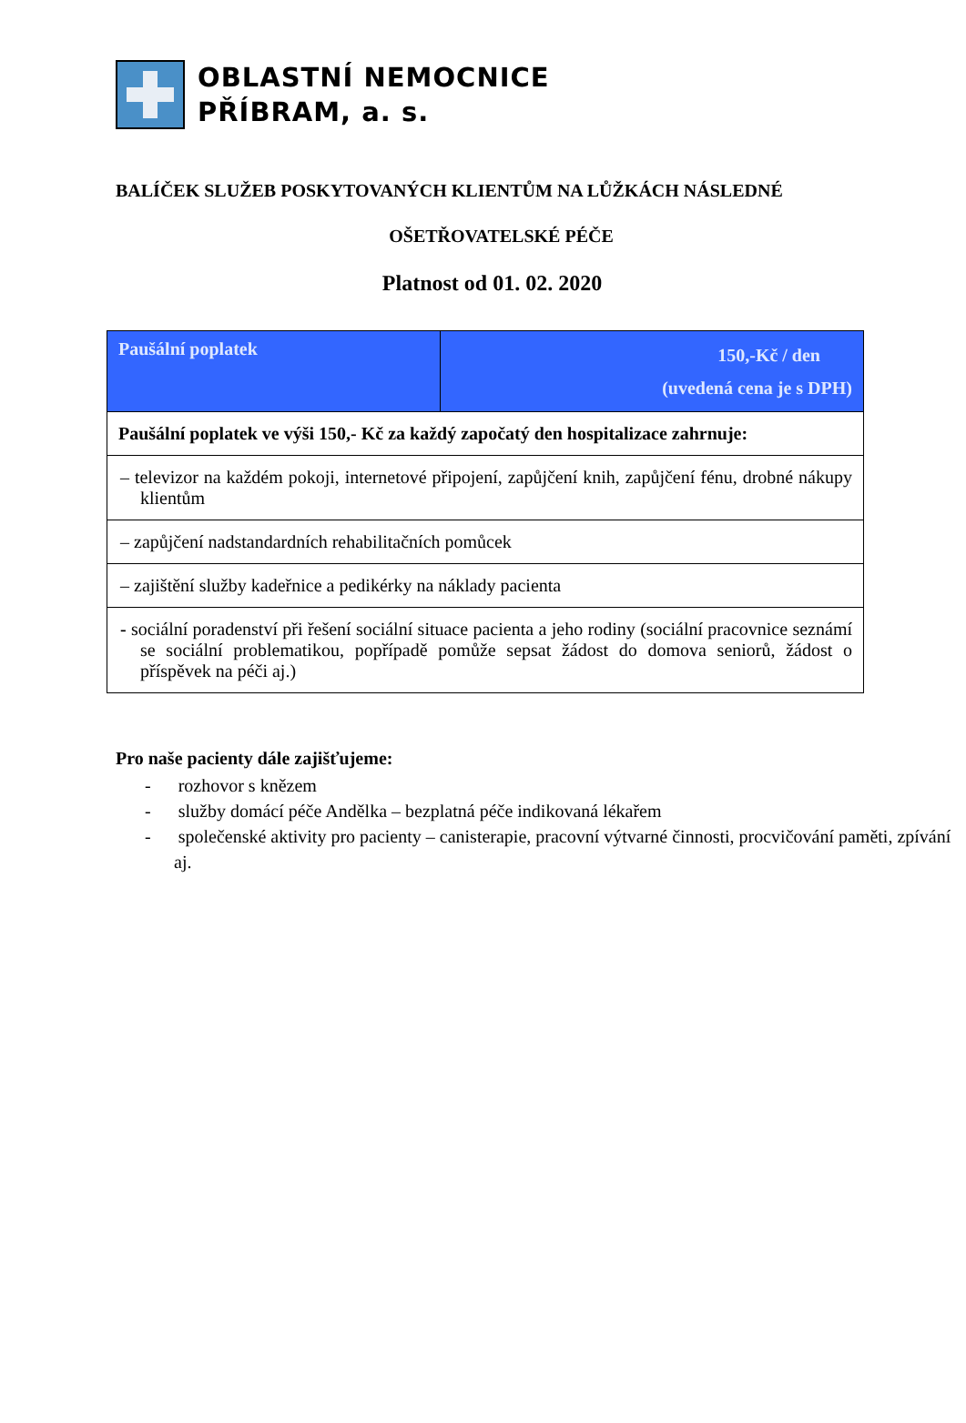OBLASTNÍ NEMOCNICE
PŘÍBRAM, a. s.
BALÍČEK SLUŽEB POSKYTOVANÝCH KLIENTŮM NA LŮŽKÁCH NÁSLEDNÉ
OŠETŘOVATELSKÉ PÉČE
Platnost od 01. 02. 2020
| Paušální poplatek | 150,-Kč / den (uvedená cena je s DPH) |
| Paušální poplatek ve výši 150,- Kč za každý započatý den hospitalizace zahrnuje: | |
| – televizor na každém pokoji, internetové připojení, zapůjčení knih, zapůjčení fénu, drobné nákupy klientům | |
| – zapůjčení nadstandardních rehabilitačních pomůcek | |
| – zajištění služby kadeřnice a pedikérky na náklady pacienta | |
| - sociální poradenství při řešení sociální situace pacienta a jeho rodiny (sociální pracovnice seznámí se sociální problematikou, popřípadě pomůže sepsat žádost do domova seniorů, žádost o příspěvek na péči aj.) | |
Pro naše pacienty dále zajišťujeme:
- rozhovor s knězem
- služby domácí péče Andělka – bezplatná péče indikovaná lékařem
- společenské aktivity pro pacienty – canisterapie, pracovní výtvarné činnosti, procvičování paměti, zpívání aj.